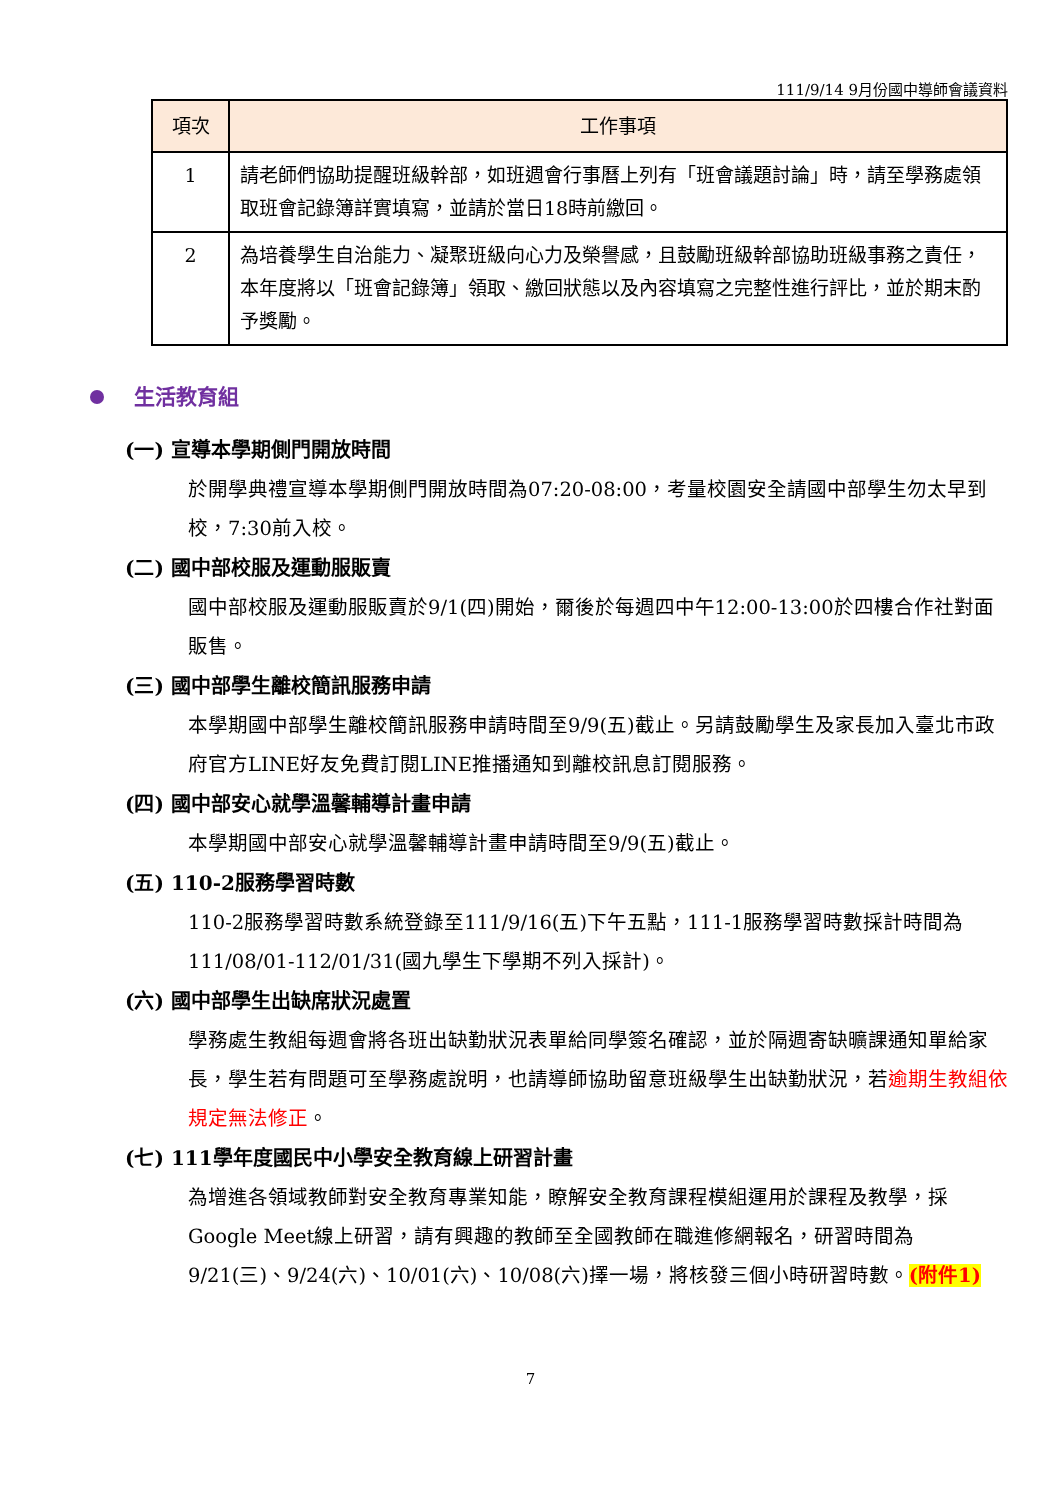111/9/14 9月份國中導師會議資料
| 項次 | 工作事項 |
| --- | --- |
| 1 | 請老師們協助提醒班級幹部，如班週會行事曆上列有「班會議題討論」時，請至學務處領取班會記錄簿詳實填寫，並請於當日18時前繳回。 |
| 2 | 為培養學生自治能力、凝聚班級向心力及榮譽感，且鼓勵班級幹部協助班級事務之責任，本年度將以「班會記錄簿」領取、繳回狀態以及內容填寫之完整性進行評比，並於期末酌予獎勵。 |
生活教育組
(一) 宣導本學期側門開放時間
於開學典禮宣導本學期側門開放時間為07:20-08:00，考量校園安全請國中部學生勿太早到校，7:30前入校。
(二) 國中部校服及運動服販賣
國中部校服及運動服販賣於9/1(四)開始，爾後於每週四中午12:00-13:00於四樓合作社對面販售。
(三) 國中部學生離校簡訊服務申請
本學期國中部學生離校簡訊服務申請時間至9/9(五)截止。另請鼓勵學生及家長加入臺北市政府官方LINE好友免費訂閱LINE推播通知到離校訊息訂閱服務。
(四) 國中部安心就學溫馨輔導計畫申請
本學期國中部安心就學溫馨輔導計畫申請時間至9/9(五)截止。
(五) 110-2服務學習時數
110-2服務學習時數系統登錄至111/9/16(五)下午五點，111-1服務學習時數採計時間為111/08/01-112/01/31(國九學生下學期不列入採計)。
(六) 國中部學生出缺席狀況處置
學務處生教組每週會將各班出缺勤狀況表單給同學簽名確認，並於隔週寄缺曠課通知單給家長，學生若有問題可至學務處說明，也請導師協助留意班級學生出缺勤狀況，若逾期生教組依規定無法修正。
(七) 111學年度國民中小學安全教育線上研習計畫
為增進各領域教師對安全教育專業知能，瞭解安全教育課程模組運用於課程及教學，採Google Meet線上研習，請有興趣的教師至全國教師在職進修網報名，研習時間為 9/21(三)、9/24(六)、10/01(六)、10/08(六)擇一場，將核發三個小時研習時數。(附件1)
7